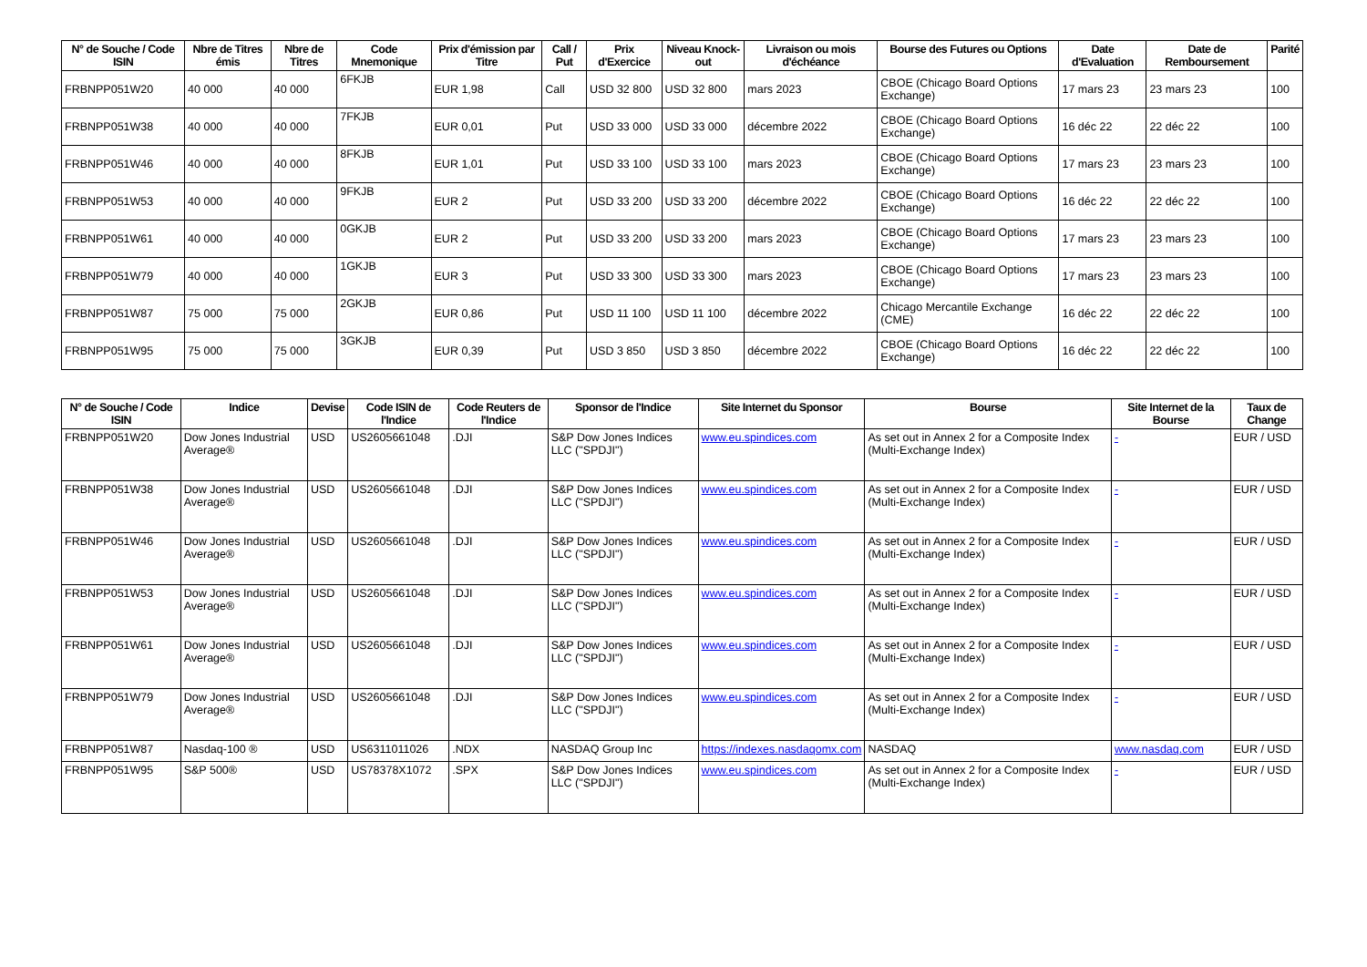| N° de Souche / Code ISIN | Nbre de Titres émis | Nbre de Titres | Code Mnemonique | Prix d'émission par Titre | Call / Put | Prix d'Exercice | Niveau Knock-out | Livraison ou mois d'échéance | Bourse des Futures ou Options | Date d'Evaluation | Date de Remboursement | Parité |
| --- | --- | --- | --- | --- | --- | --- | --- | --- | --- | --- | --- | --- |
| FRBNPP051W20 | 40 000 | 40 000 | 6FKJB | EUR 1,98 | Call | USD 32 800 | USD 32 800 | mars 2023 | CBOE (Chicago Board Options Exchange) | 17 mars 23 | 23 mars 23 | 100 |
| FRBNPP051W38 | 40 000 | 40 000 | 7FKJB | EUR 0,01 | Put | USD 33 000 | USD 33 000 | décembre 2022 | CBOE (Chicago Board Options Exchange) | 16 déc 22 | 22 déc 22 | 100 |
| FRBNPP051W46 | 40 000 | 40 000 | 8FKJB | EUR 1,01 | Put | USD 33 100 | USD 33 100 | mars 2023 | CBOE (Chicago Board Options Exchange) | 17 mars 23 | 23 mars 23 | 100 |
| FRBNPP051W53 | 40 000 | 40 000 | 9FKJB | EUR 2 | Put | USD 33 200 | USD 33 200 | décembre 2022 | CBOE (Chicago Board Options Exchange) | 16 déc 22 | 22 déc 22 | 100 |
| FRBNPP051W61 | 40 000 | 40 000 | 0GKJB | EUR 2 | Put | USD 33 200 | USD 33 200 | mars 2023 | CBOE (Chicago Board Options Exchange) | 17 mars 23 | 23 mars 23 | 100 |
| FRBNPP051W79 | 40 000 | 40 000 | 1GKJB | EUR 3 | Put | USD 33 300 | USD 33 300 | mars 2023 | CBOE (Chicago Board Options Exchange) | 17 mars 23 | 23 mars 23 | 100 |
| FRBNPP051W87 | 75 000 | 75 000 | 2GKJB | EUR 0,86 | Put | USD 11 100 | USD 11 100 | décembre 2022 | Chicago Mercantile Exchange (CME) | 16 déc 22 | 22 déc 22 | 100 |
| FRBNPP051W95 | 75 000 | 75 000 | 3GKJB | EUR 0,39 | Put | USD 3 850 | USD 3 850 | décembre 2022 | CBOE (Chicago Board Options Exchange) | 16 déc 22 | 22 déc 22 | 100 |
| N° de Souche / Code ISIN | Indice | Devise | Code ISIN de l'Indice | Code Reuters de l'Indice | Sponsor de l'Indice | Site Internet du Sponsor | Bourse | Site Internet de la Bourse | Taux de Change |
| --- | --- | --- | --- | --- | --- | --- | --- | --- | --- |
| FRBNPP051W20 | Dow Jones Industrial Average® | USD | US2605661048 | .DJI | S&P Dow Jones Indices LLC ("SPDJI") | www.eu.spindices.com | As set out in Annex 2 for a Composite Index (Multi-Exchange Index) | - | EUR / USD |
| FRBNPP051W38 | Dow Jones Industrial Average® | USD | US2605661048 | .DJI | S&P Dow Jones Indices LLC ("SPDJI") | www.eu.spindices.com | As set out in Annex 2 for a Composite Index (Multi-Exchange Index) | - | EUR / USD |
| FRBNPP051W46 | Dow Jones Industrial Average® | USD | US2605661048 | .DJI | S&P Dow Jones Indices LLC ("SPDJI") | www.eu.spindices.com | As set out in Annex 2 for a Composite Index (Multi-Exchange Index) | - | EUR / USD |
| FRBNPP051W53 | Dow Jones Industrial Average® | USD | US2605661048 | .DJI | S&P Dow Jones Indices LLC ("SPDJI") | www.eu.spindices.com | As set out in Annex 2 for a Composite Index (Multi-Exchange Index) | - | EUR / USD |
| FRBNPP051W61 | Dow Jones Industrial Average® | USD | US2605661048 | .DJI | S&P Dow Jones Indices LLC ("SPDJI") | www.eu.spindices.com | As set out in Annex 2 for a Composite Index (Multi-Exchange Index) | - | EUR / USD |
| FRBNPP051W79 | Dow Jones Industrial Average® | USD | US2605661048 | .DJI | S&P Dow Jones Indices LLC ("SPDJI") | www.eu.spindices.com | As set out in Annex 2 for a Composite Index (Multi-Exchange Index) | - | EUR / USD |
| FRBNPP051W87 | Nasdaq-100 ® | USD | US6311011026 | .NDX | NASDAQ Group Inc | https://indexes.nasdaqomx.com | NASDAQ | www.nasdaq.com | EUR / USD |
| FRBNPP051W95 | S&P 500® | USD | US78378X1072 | .SPX | S&P Dow Jones Indices LLC ("SPDJI") | www.eu.spindices.com | As set out in Annex 2 for a Composite Index (Multi-Exchange Index) | - | EUR / USD |